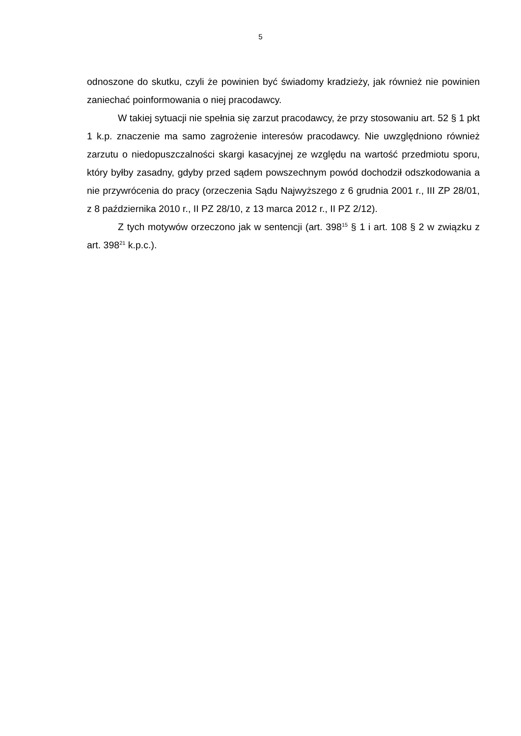5
odnoszone do skutku, czyli że powinien być świadomy kradzieży, jak również nie powinien zaniechać poinformowania o niej pracodawcy.
W takiej sytuacji nie spełnia się zarzut pracodawcy, że przy stosowaniu art. 52 § 1 pkt 1 k.p. znaczenie ma samo zagrożenie interesów pracodawcy. Nie uwzględniono również zarzutu o niedopuszczalności skargi kasacyjnej ze względu na wartość przedmiotu sporu, który byłby zasadny, gdyby przed sądem powszechnym powód dochodził odszkodowania a nie przywrócenia do pracy (orzeczenia Sądu Najwyższego z 6 grudnia 2001 r., III ZP 28/01, z 8 października 2010 r., II PZ 28/10, z 13 marca 2012 r., II PZ 2/12).
Z tych motywów orzeczono jak w sentencji (art. 398<sup>15</sup> § 1 i art. 108 § 2 w związku z art. 398<sup>21</sup> k.p.c.).